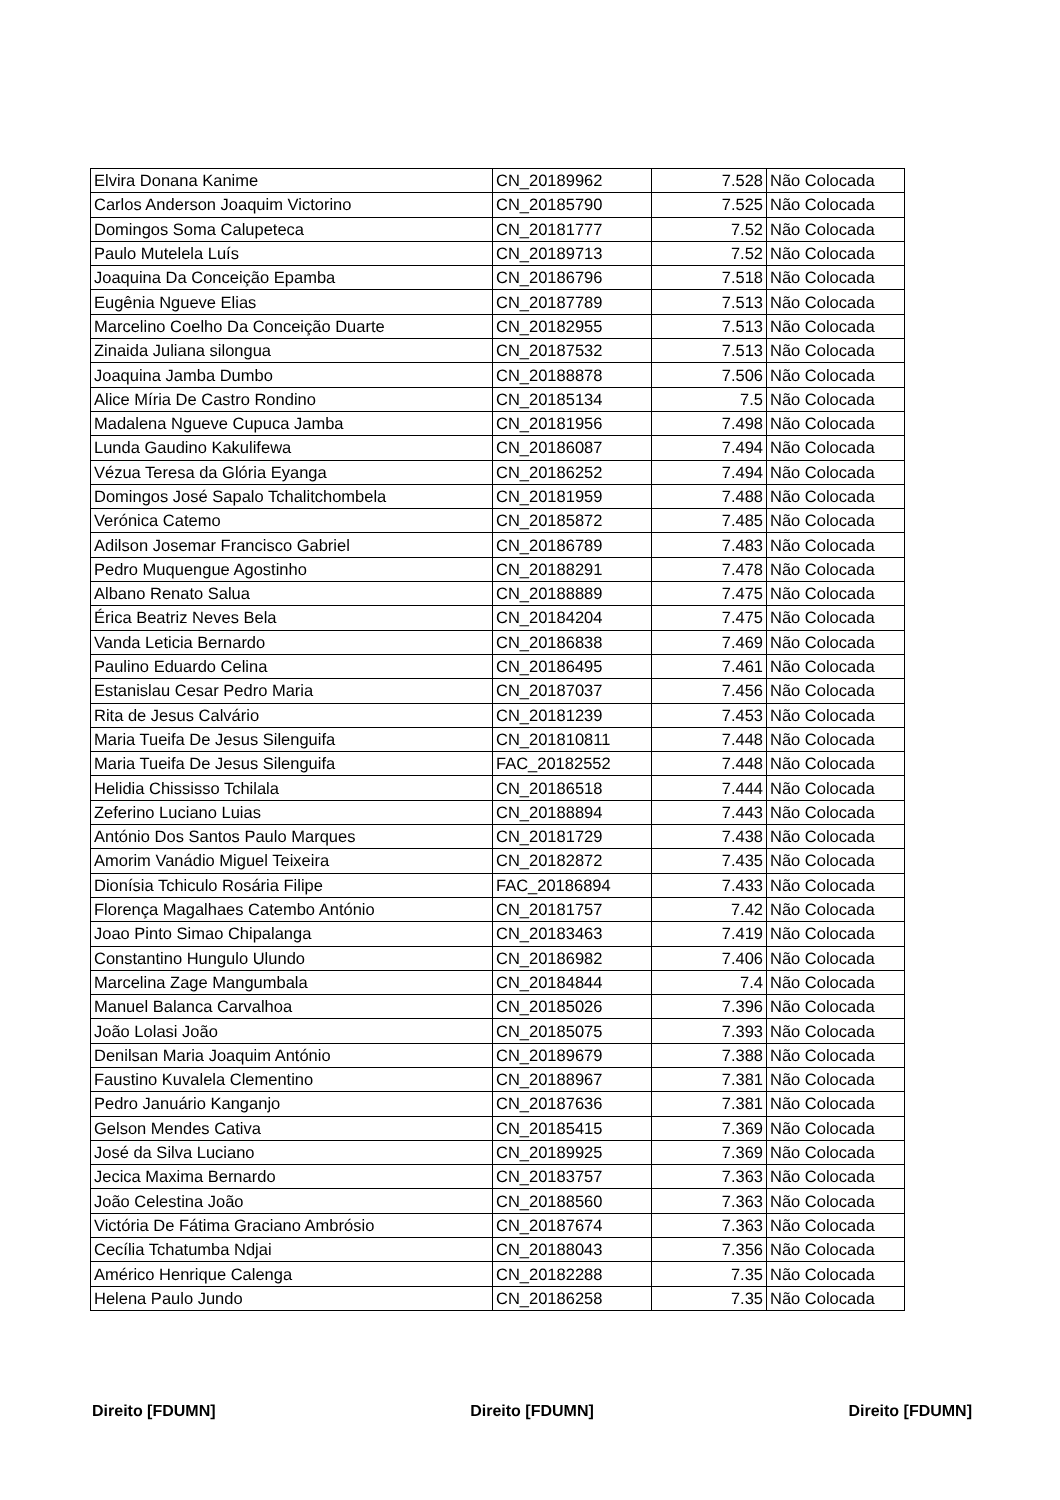| Elvira Donana Kanime | CN_20189962 | 7.528 | Não Colocada |
| Carlos Anderson Joaquim Victorino | CN_20185790 | 7.525 | Não Colocada |
| Domingos Soma Calupeteca | CN_20181777 | 7.52 | Não Colocada |
| Paulo Mutelela Luís | CN_20189713 | 7.52 | Não Colocada |
| Joaquina Da Conceição Epamba | CN_20186796 | 7.518 | Não Colocada |
| Eugênia Ngueve Elias | CN_20187789 | 7.513 | Não Colocada |
| Marcelino Coelho Da Conceição Duarte | CN_20182955 | 7.513 | Não Colocada |
| Zinaida Juliana silongua | CN_20187532 | 7.513 | Não Colocada |
| Joaquina Jamba Dumbo | CN_20188878 | 7.506 | Não Colocada |
| Alice Míria De Castro Rondino | CN_20185134 | 7.5 | Não Colocada |
| Madalena Ngueve Cupuca Jamba | CN_20181956 | 7.498 | Não Colocada |
| Lunda Gaudino Kakulifewa | CN_20186087 | 7.494 | Não Colocada |
| Vézua Teresa da Glória Eyanga | CN_20186252 | 7.494 | Não Colocada |
| Domingos José Sapalo Tchalitchombela | CN_20181959 | 7.488 | Não Colocada |
| Verónica Catemo | CN_20185872 | 7.485 | Não Colocada |
| Adilson Josemar Francisco Gabriel | CN_20186789 | 7.483 | Não Colocada |
| Pedro Muquengue Agostinho | CN_20188291 | 7.478 | Não Colocada |
| Albano Renato Salua | CN_20188889 | 7.475 | Não Colocada |
| Érica Beatriz Neves Bela | CN_20184204 | 7.475 | Não Colocada |
| Vanda Leticia Bernardo | CN_20186838 | 7.469 | Não Colocada |
| Paulino Eduardo Celina | CN_20186495 | 7.461 | Não Colocada |
| Estanislau Cesar Pedro Maria | CN_20187037 | 7.456 | Não Colocada |
| Rita de Jesus Calvário | CN_20181239 | 7.453 | Não Colocada |
| Maria Tueifa De Jesus Silenguifa | CN_201810811 | 7.448 | Não Colocada |
| Maria Tueifa De Jesus Silenguifa | FAC_20182552 | 7.448 | Não Colocada |
| Helidia Chississo Tchilala | CN_20186518 | 7.444 | Não Colocada |
| Zeferino Luciano Luias | CN_20188894 | 7.443 | Não Colocada |
| António Dos Santos Paulo Marques | CN_20181729 | 7.438 | Não Colocada |
| Amorim Vanádio Miguel Teixeira | CN_20182872 | 7.435 | Não Colocada |
| Dionísia Tchiculo Rosária Filipe | FAC_20186894 | 7.433 | Não Colocada |
| Florença Magalhaes Catembo António | CN_20181757 | 7.42 | Não Colocada |
| Joao Pinto Simao Chipalanga | CN_20183463 | 7.419 | Não Colocada |
| Constantino Hungulo Ulundo | CN_20186982 | 7.406 | Não Colocada |
| Marcelina Zage Mangumbala | CN_20184844 | 7.4 | Não Colocada |
| Manuel Balanca Carvalhoa | CN_20185026 | 7.396 | Não Colocada |
| João Lolasi João | CN_20185075 | 7.393 | Não Colocada |
| Denilsan Maria Joaquim António | CN_20189679 | 7.388 | Não Colocada |
| Faustino Kuvalela Clementino | CN_20188967 | 7.381 | Não Colocada |
| Pedro Januário Kanganjo | CN_20187636 | 7.381 | Não Colocada |
| Gelson Mendes Cativa | CN_20185415 | 7.369 | Não Colocada |
| José da Silva Luciano | CN_20189925 | 7.369 | Não Colocada |
| Jecica Maxima Bernardo | CN_20183757 | 7.363 | Não Colocada |
| João Celestina João | CN_20188560 | 7.363 | Não Colocada |
| Victória De Fátima Graciano Ambrósio | CN_20187674 | 7.363 | Não Colocada |
| Cecília Tchatumba Ndjai | CN_20188043 | 7.356 | Não Colocada |
| Américo Henrique Calenga | CN_20182288 | 7.35 | Não Colocada |
| Helena Paulo Jundo | CN_20186258 | 7.35 | Não Colocada |
Direito [FDUMN] Direito [FDUMN] Direito [FDUMN]